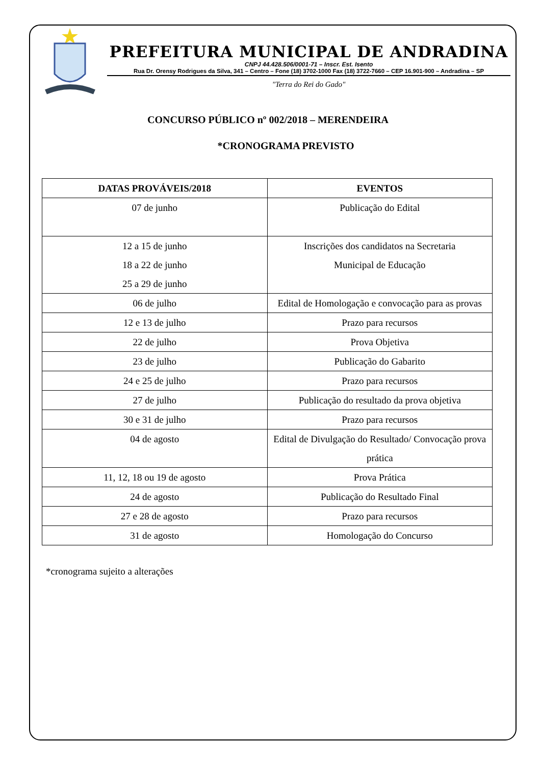PREFEITURA MUNICIPAL DE ANDRADINA
CNPJ 44.428.506/0001-71 – Inscr. Est. Isento
Rua Dr. Orensy Rodrigues da Silva, 341 – Centro – Fone (18) 3702-1000 Fax (18) 3722-7660 – CEP 16.901-900 – Andradina – SP
"Terra do Rei do Gado"
CONCURSO PÚBLICO nº 002/2018 – MERENDEIRA
*CRONOGRAMA PREVISTO
| DATAS PROVÁVEIS/2018 | EVENTOS |
| --- | --- |
| 07 de junho | Publicação do Edital |
| 12 a 15 de junho 18 a 22 de junho 25 a 29 de junho | Inscrições dos candidatos na Secretaria Municipal de Educação |
| 06 de julho | Edital de Homologação e convocação para as provas |
| 12 e 13 de julho | Prazo para recursos |
| 22 de julho | Prova Objetiva |
| 23 de julho | Publicação do Gabarito |
| 24 e 25 de julho | Prazo para recursos |
| 27 de julho | Publicação do resultado da prova objetiva |
| 30 e 31 de julho | Prazo para recursos |
| 04 de agosto | Edital de Divulgação do Resultado/ Convocação prova prática |
| 11, 12, 18 ou 19 de agosto | Prova Prática |
| 24 de agosto | Publicação do Resultado Final |
| 27 e 28 de agosto | Prazo para recursos |
| 31 de agosto | Homologação do Concurso |
*cronograma sujeito a alterações